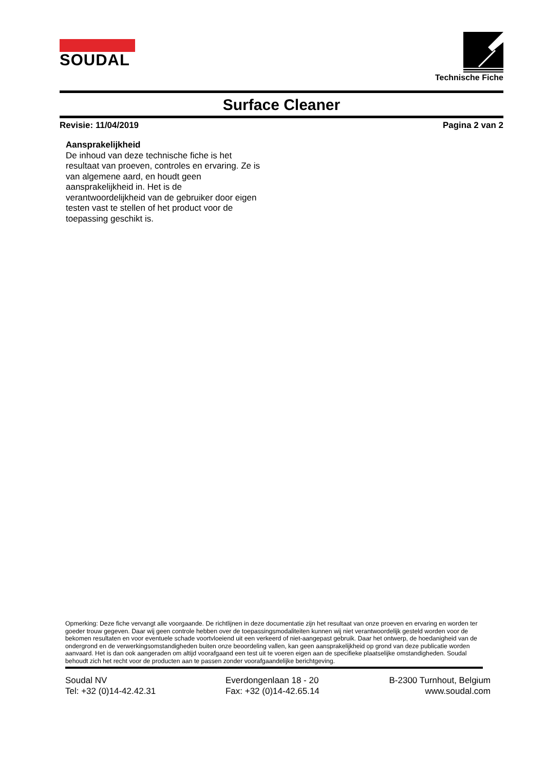SOUDAL
Technische Fiche
Surface Cleaner
Revisie: 11/04/2019 Pagina 2 van 2
Aansprakelijkheid
De inhoud van deze technische fiche is het resultaat van proeven, controles en ervaring. Ze is van algemene aard, en houdt geen aansprakelijkheid in. Het is de verantwoordelijkheid van de gebruiker door eigen testen vast te stellen of het product voor de toepassing geschikt is.
Opmerking: Deze fiche vervangt alle voorgaande. De richtlijnen in deze documentatie zijn het resultaat van onze proeven en ervaring en worden ter goeder trouw gegeven. Daar wij geen controle hebben over de toepassingsmodaliteiten kunnen wij niet verantwoordelijk gesteld worden voor de bekomen resultaten en voor eventuele schade voortvloeiend uit een verkeerd of niet-aangepast gebruik. Daar het ontwerp, de hoedanigheid van de ondergrond en de verwerkingsomstandigheden buiten onze beoordeling vallen, kan geen aansprakelijkheid op grond van deze publicatie worden aanvaard. Het is dan ook aangeraden om altijd voorafgaand een test uit te voeren eigen aan de specifieke plaatselijke omstandigheden. Soudal behoudt zich het recht voor de producten aan te passen zonder voorafgaandelijke berichtgeving.
Soudal NV
Tel: +32 (0)14-42.42.31
Everdongenlaan 18 - 20
Fax: +32 (0)14-42.65.14
B-2300 Turnhout, Belgium
www.soudal.com